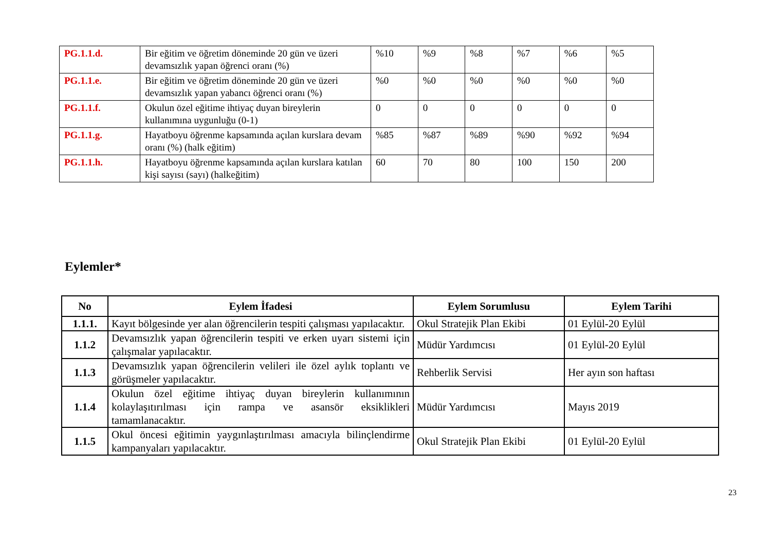| PG.1.1.d. | Bir eğitim ve öğretim döneminde 20 gün ve üzeri devamsızlık yapan öğrenci oranı (%) | %10 | %9 | %8 | %7 | %6 | %5 |
| PG.1.1.e. | Bir eğitim ve öğretim döneminde 20 gün ve üzeri devamsızlık yapan yabancı öğrenci oranı (%) | %0 | %0 | %0 | %0 | %0 | %0 |
| PG.1.1.f. | Okulun özel eğitime ihtiyaç duyan bireylerin kullanımına uygunluğu (0-1) | 0 | 0 | 0 | 0 | 0 | 0 |
| PG.1.1.g. | Hayatboyu öğrenme kapsamında açılan kurslara devam oranı (%) (halk eğitim) | %85 | %87 | %89 | %90 | %92 | %94 |
| PG.1.1.h. | Hayatboyu öğrenme kapsamında açılan kurslara katılan kişi sayısı (sayı) (halkeğitim) | 60 | 70 | 80 | 100 | 150 | 200 |
Eylemler*
| No | Eylem İfadesi | Eylem Sorumlusu | Eylem Tarihi |
| --- | --- | --- | --- |
| 1.1.1. | Kayıt bölgesinde yer alan öğrencilerin tespiti çalışması yapılacaktır. | Okul Stratejik Plan Ekibi | 01 Eylül-20 Eylül |
| 1.1.2 | Devamsızlık yapan öğrencilerin tespiti ve erken uyarı sistemi için çalışmalar yapılacaktır. | Müdür Yardımcısı | 01 Eylül-20 Eylül |
| 1.1.3 | Devamsızlık yapan öğrencilerin velileri ile özel aylık toplantı ve görüşmeler yapılacaktır. | Rehberlik Servisi | Her ayın son haftası |
| 1.1.4 | Okulun özel eğitime ihtiyaç duyan bireylerin kullanımının kolaylaşıtırılması için rampa ve asansör eksiklikleri tamamlanacaktır. | Müdür Yardımcısı | Mayıs 2019 |
| 1.1.5 | Okul öncesi eğitimin yaygınlaştırılması amacıyla bilinçlendirme kampanyaları yapılacaktır. | Okul Stratejik Plan Ekibi | 01 Eylül-20 Eylül |
23